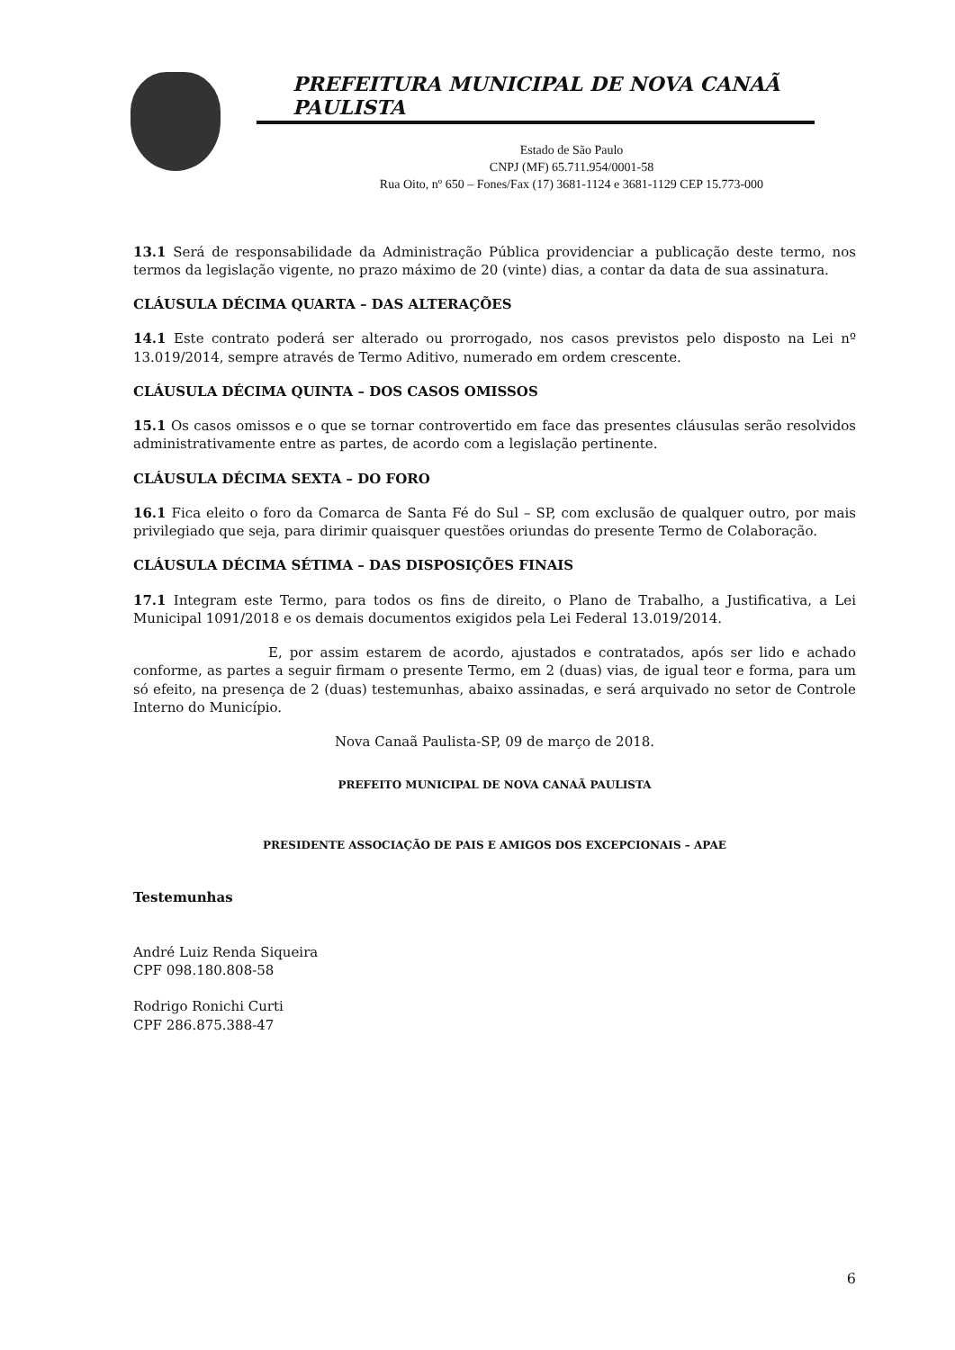PREFEITURA MUNICIPAL DE NOVA CANAÃ PAULISTA
Estado de São Paulo
CNPJ (MF) 65.711.954/0001-58
Rua Oito, nº 650 – Fones/Fax (17) 3681-1124 e 3681-1129 CEP 15.773-000
13.1 Será de responsabilidade da Administração Pública providenciar a publicação deste termo, nos termos da legislação vigente, no prazo máximo de 20 (vinte) dias, a contar da data de sua assinatura.
CLÁUSULA DÉCIMA QUARTA – DAS ALTERAÇÕES
14.1 Este contrato poderá ser alterado ou prorrogado, nos casos previstos pelo disposto na Lei nº 13.019/2014, sempre através de Termo Aditivo, numerado em ordem crescente.
CLÁUSULA DÉCIMA QUINTA – DOS CASOS OMISSOS
15.1 Os casos omissos e o que se tornar controvertido em face das presentes cláusulas serão resolvidos administrativamente entre as partes, de acordo com a legislação pertinente.
CLÁUSULA DÉCIMA SEXTA – DO FORO
16.1 Fica eleito o foro da Comarca de Santa Fé do Sul – SP, com exclusão de qualquer outro, por mais privilegiado que seja, para dirimir quaisquer questões oriundas do presente Termo de Colaboração.
CLÁUSULA DÉCIMA SÉTIMA – DAS DISPOSIÇÕES FINAIS
17.1 Integram este Termo, para todos os fins de direito, o Plano de Trabalho, a Justificativa, a Lei Municipal 1091/2018 e os demais documentos exigidos pela Lei Federal 13.019/2014.
E, por assim estarem de acordo, ajustados e contratados, após ser lido e achado conforme, as partes a seguir firmam o presente Termo, em 2 (duas) vias, de igual teor e forma, para um só efeito, na presença de 2 (duas) testemunhas, abaixo assinadas, e será arquivado no setor de Controle Interno do Município.
Nova Canaã Paulista-SP, 09 de março de 2018.
PREFEITO MUNICIPAL DE NOVA CANAÃ PAULISTA
PRESIDENTE ASSOCIAÇÃO DE PAIS E AMIGOS DOS EXCEPCIONAIS – APAE
Testemunhas
André Luiz Renda Siqueira
CPF 098.180.808-58
Rodrigo Ronichi Curti
CPF 286.875.388-47
6